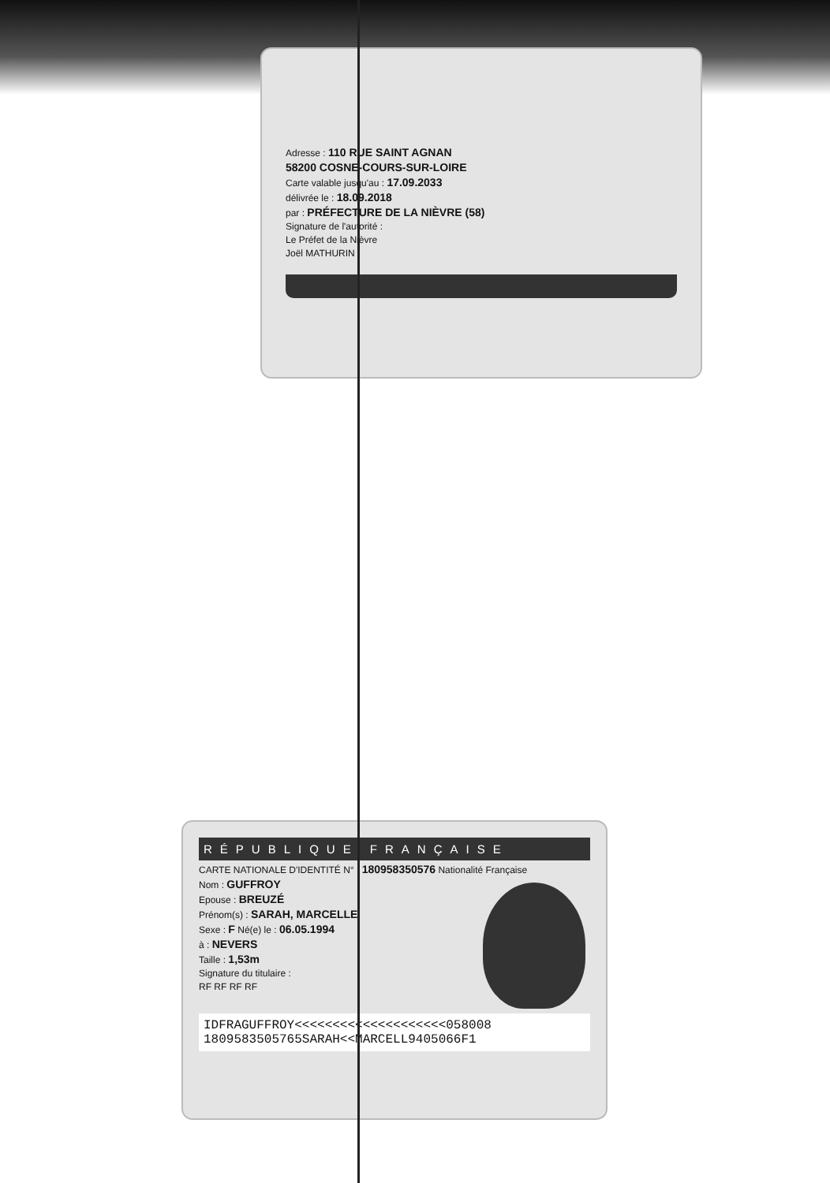Adresse : 110 RUE SAINT AGNAN
58200 COSNE-COURS-SUR-LOIRE
Carte valable jusqu'au : 17.09.2033
délivrée le : 18.09.2018
par : PRÉFECTURE DE LA NIÈVRE (58)
Signature de l'autorité :
Le Préfet de la Nièvre
Joël MATHURIN
RÉPUBLIQUE FRANÇAISE
CARTE NATIONALE D'IDENTITÉ N° : 180958350576 Nationalité Française
Nom : GUFFROY
Epouse : BREUZÉ
Prénom(s) : SARAH, MARCELLE
Sexe : F Né(e) le : 06.05.1994
à : NEVERS
Taille : 1,53m
Signature du titulaire :
RF RF RF RF
IDFRAGUFFROY<<<<<<<<<<<<<<<<<<<<058008
1809583505765SARAH<<MARCELL9405066F1